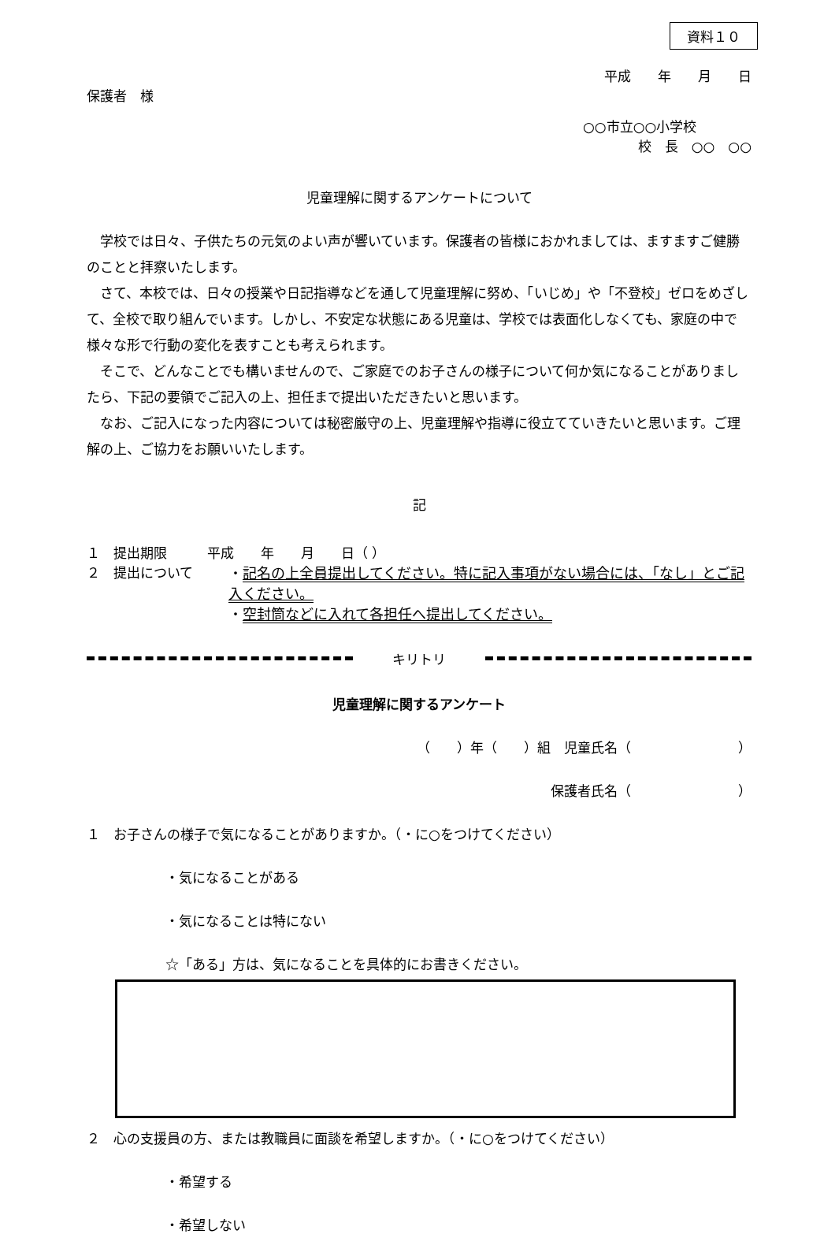資料１０
平成　　年　　月　　日
保護者　様
○○市立○○小学校
校　長　○○　○○
児童理解に関するアンケートについて
学校では日々、子供たちの元気のよい声が響いています。保護者の皆様におかれましては、ますますご健勝のことと拝察いたします。
さて、本校では、日々の授業や日記指導などを通して児童理解に努め、「いじめ」や「不登校」ゼロをめざして、全校で取り組んでいます。しかし、不安定な状態にある児童は、学校では表面化しなくても、家庭の中で様々な形で行動の変化を表すことも考えられます。
そこで、どんなことでも構いませんので、ご家庭でのお子さんの様子について何か気になることがありましたら、下記の要領でご記入の上、担任まで提出いただきたいと思います。
なお、ご記入になった内容については秘密厳守の上、児童理解や指導に役立てていきたいと思います。ご理解の上、ご協力をお願いいたします。
記
１　提出期限　　　平成　　年　　月　　日（ ）
２　提出について ・記名の上全員提出してください。特に記入事項がない場合には、「なし」とご記入ください。
・空封筒などに入れて各担任へ提出してください。
キリトリ
児童理解に関するアンケート
（　　）年（　　）組　児童氏名（　　　　　　　　）
保護者氏名（　　　　　　　　）
１　お子さんの様子で気になることがありますか。（・に○をつけてください）
・気になることがある
・気になることは特にない
☆「ある」方は、気になることを具体的にお書きください。
２　心の支援員の方、または教職員に面談を希望しますか。（・に○をつけてください）
・希望する
・希望しない